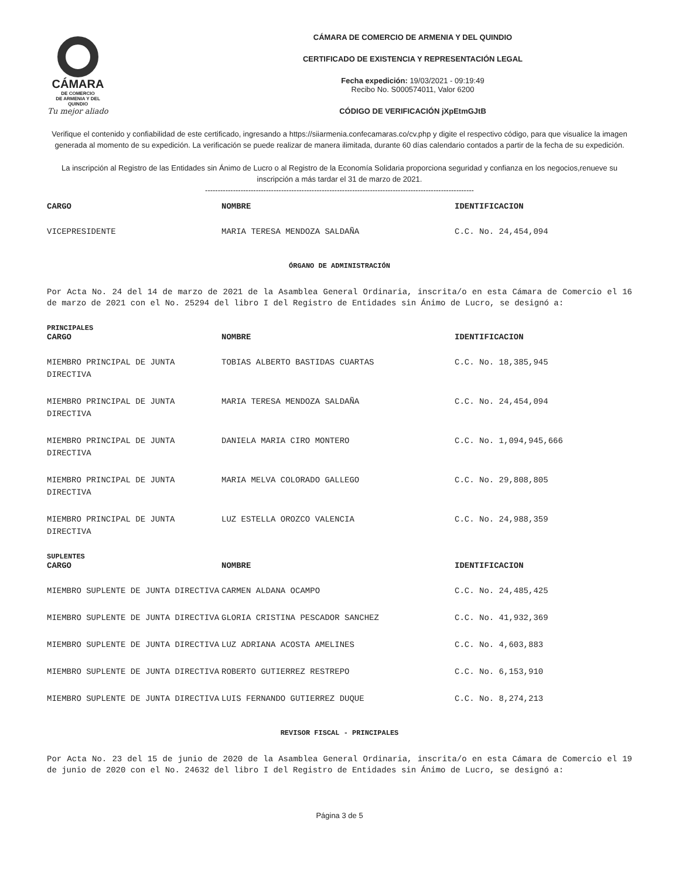CÁMARA
DE COMERCIO
DE ARMENIA Y DEL QUINDIO
Tu mejor aliado
CÁMARA DE COMERCIO DE ARMENIA Y DEL QUINDIO
CERTIFICADO DE EXISTENCIA Y REPRESENTACIÓN LEGAL
Fecha expedición: 19/03/2021 - 09:19:49
Recibo No. S000574011, Valor 6200
CÓDIGO DE VERIFICACIÓN jXpEtmGJtB
Verifique el contenido y confiabilidad de este certificado, ingresando a https://siiarmenia.confecamaras.co/cv.php y digite el respectivo código, para que visualice la imagen generada al momento de su expedición. La verificación se puede realizar de manera ilimitada, durante 60 días calendario contados a partir de la fecha de su expedición.
La inscripción al Registro de las Entidades sin Ánimo de Lucro o al Registro de la Economía Solidaria proporciona seguridad y confianza en los negocios,renueve su inscripción a más tardar el 31 de marzo de 2021.
----------------------------------------------------------------------------------------------------------
| CARGO | NOMBRE | IDENTIFICACION |
| --- | --- | --- |
| VICEPRESIDENTE | MARIA TERESA MENDOZA SALDAÑA | C.C. No. 24,454,094 |
ÓRGANO DE ADMINISTRACIÓN
Por Acta No. 24 del 14 de marzo de 2021 de la Asamblea General Ordinaria, inscrita/o en esta Cámara de Comercio el 16 de marzo de 2021 con el No. 25294 del libro I del Registro de Entidades sin Ánimo de Lucro, se designó a:
PRINCIPALES
| CARGO | NOMBRE | IDENTIFICACION |
| --- | --- | --- |
| MIEMBRO PRINCIPAL DE JUNTA DIRECTIVA | TOBIAS ALBERTO BASTIDAS CUARTAS | C.C. No. 18,385,945 |
| MIEMBRO PRINCIPAL DE JUNTA DIRECTIVA | MARIA TERESA MENDOZA SALDAÑA | C.C. No. 24,454,094 |
| MIEMBRO PRINCIPAL DE JUNTA DIRECTIVA | DANIELA MARIA CIRO MONTERO | C.C. No. 1,094,945,666 |
| MIEMBRO PRINCIPAL DE JUNTA DIRECTIVA | MARIA MELVA COLORADO GALLEGO | C.C. No. 29,808,805 |
| MIEMBRO PRINCIPAL DE JUNTA DIRECTIVA | LUZ ESTELLA OROZCO VALENCIA | C.C. No. 24,988,359 |
SUPLENTES
| CARGO | NOMBRE | IDENTIFICACION |
| --- | --- | --- |
| MIEMBRO SUPLENTE DE JUNTA DIRECTIVA | CARMEN ALDANA OCAMPO | C.C. No. 24,485,425 |
| MIEMBRO SUPLENTE DE JUNTA DIRECTIVA | GLORIA CRISTINA PESCADOR SANCHEZ | C.C. No. 41,932,369 |
| MIEMBRO SUPLENTE DE JUNTA DIRECTIVA | LUZ ADRIANA ACOSTA AMELINES | C.C. No. 4,603,883 |
| MIEMBRO SUPLENTE DE JUNTA DIRECTIVA | ROBERTO GUTIERREZ RESTREPO | C.C. No. 6,153,910 |
| MIEMBRO SUPLENTE DE JUNTA DIRECTIVA | LUIS FERNANDO GUTIERREZ DUQUE | C.C. No. 8,274,213 |
REVISOR FISCAL - PRINCIPALES
Por Acta No. 23 del 15 de junio de 2020 de la Asamblea General Ordinaria, inscrita/o en esta Cámara de Comercio el 19 de junio de 2020 con el No. 24632 del libro I del Registro de Entidades sin Ánimo de Lucro, se designó a:
Página 3 de 5